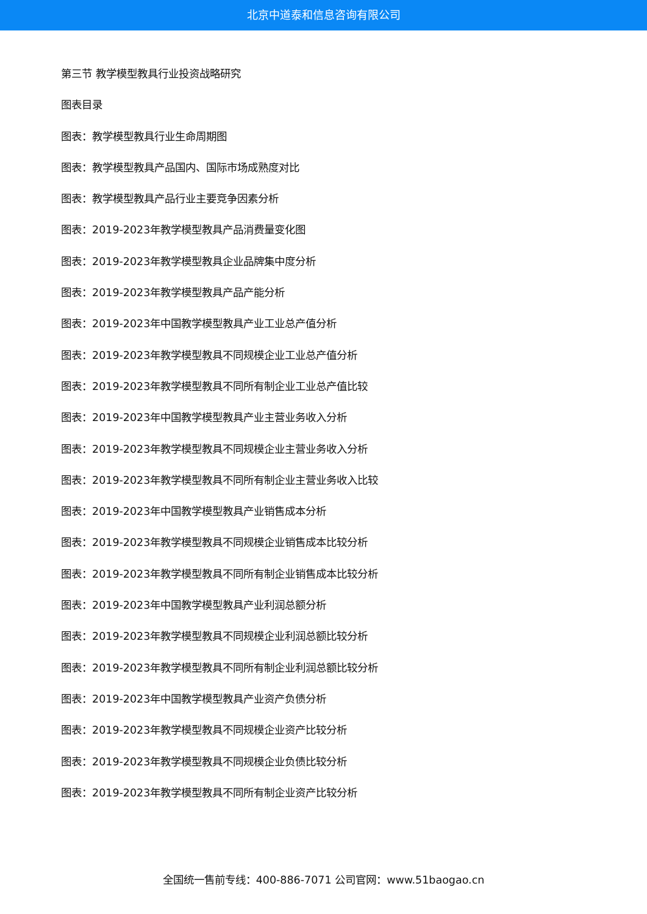北京中道泰和信息咨询有限公司
第三节 教学模型教具行业投资战略研究
图表目录
图表：教学模型教具行业生命周期图
图表：教学模型教具产品国内、国际市场成熟度对比
图表：教学模型教具产品行业主要竞争因素分析
图表：2019-2023年教学模型教具产品消费量变化图
图表：2019-2023年教学模型教具企业品牌集中度分析
图表：2019-2023年教学模型教具产品产能分析
图表：2019-2023年中国教学模型教具产业工业总产值分析
图表：2019-2023年教学模型教具不同规模企业工业总产值分析
图表：2019-2023年教学模型教具不同所有制企业工业总产值比较
图表：2019-2023年中国教学模型教具产业主营业务收入分析
图表：2019-2023年教学模型教具不同规模企业主营业务收入分析
图表：2019-2023年教学模型教具不同所有制企业主营业务收入比较
图表：2019-2023年中国教学模型教具产业销售成本分析
图表：2019-2023年教学模型教具不同规模企业销售成本比较分析
图表：2019-2023年教学模型教具不同所有制企业销售成本比较分析
图表：2019-2023年中国教学模型教具产业利润总额分析
图表：2019-2023年教学模型教具不同规模企业利润总额比较分析
图表：2019-2023年教学模型教具不同所有制企业利润总额比较分析
图表：2019-2023年中国教学模型教具产业资产负债分析
图表：2019-2023年教学模型教具不同规模企业资产比较分析
图表：2019-2023年教学模型教具不同规模企业负债比较分析
图表：2019-2023年教学模型教具不同所有制企业资产比较分析
全国统一售前专线：400-886-7071 公司官网：www.51baogao.cn